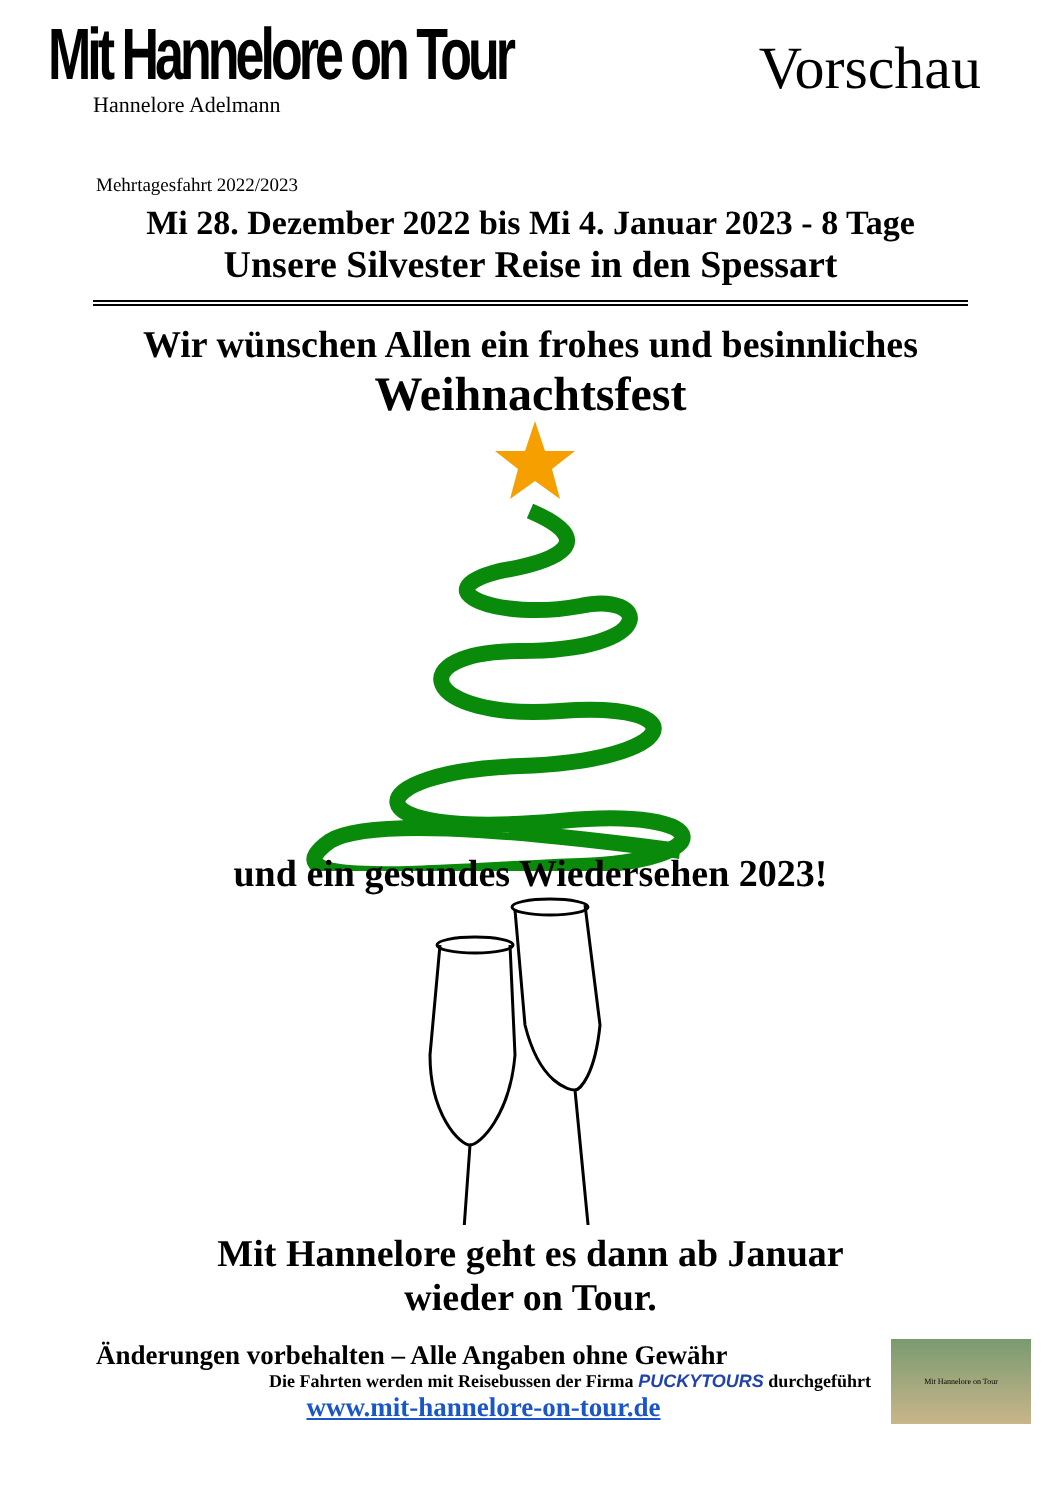Mit Hannelore on Tour
Hannelore Adelmann
Vorschau
Mehrtagesfahrt 2022/2023
Mi 28. Dezember 2022 bis Mi 4. Januar 2023 - 8 Tage
Unsere Silvester Reise in den Spessart
Wir wünschen Allen ein frohes und besinnliches
Weihnachtsfest
und ein gesundes Wiedersehen 2023!
Mit Hannelore geht es dann ab Januar
wieder on Tour.
Änderungen vorbehalten – Alle Angaben ohne Gewähr
Die Fahrten werden mit Reisebussen der Firma PUCKYTOURS durchgeführt
www.mit-hannelore-on-tour.de
Mit Hannelore on Tour